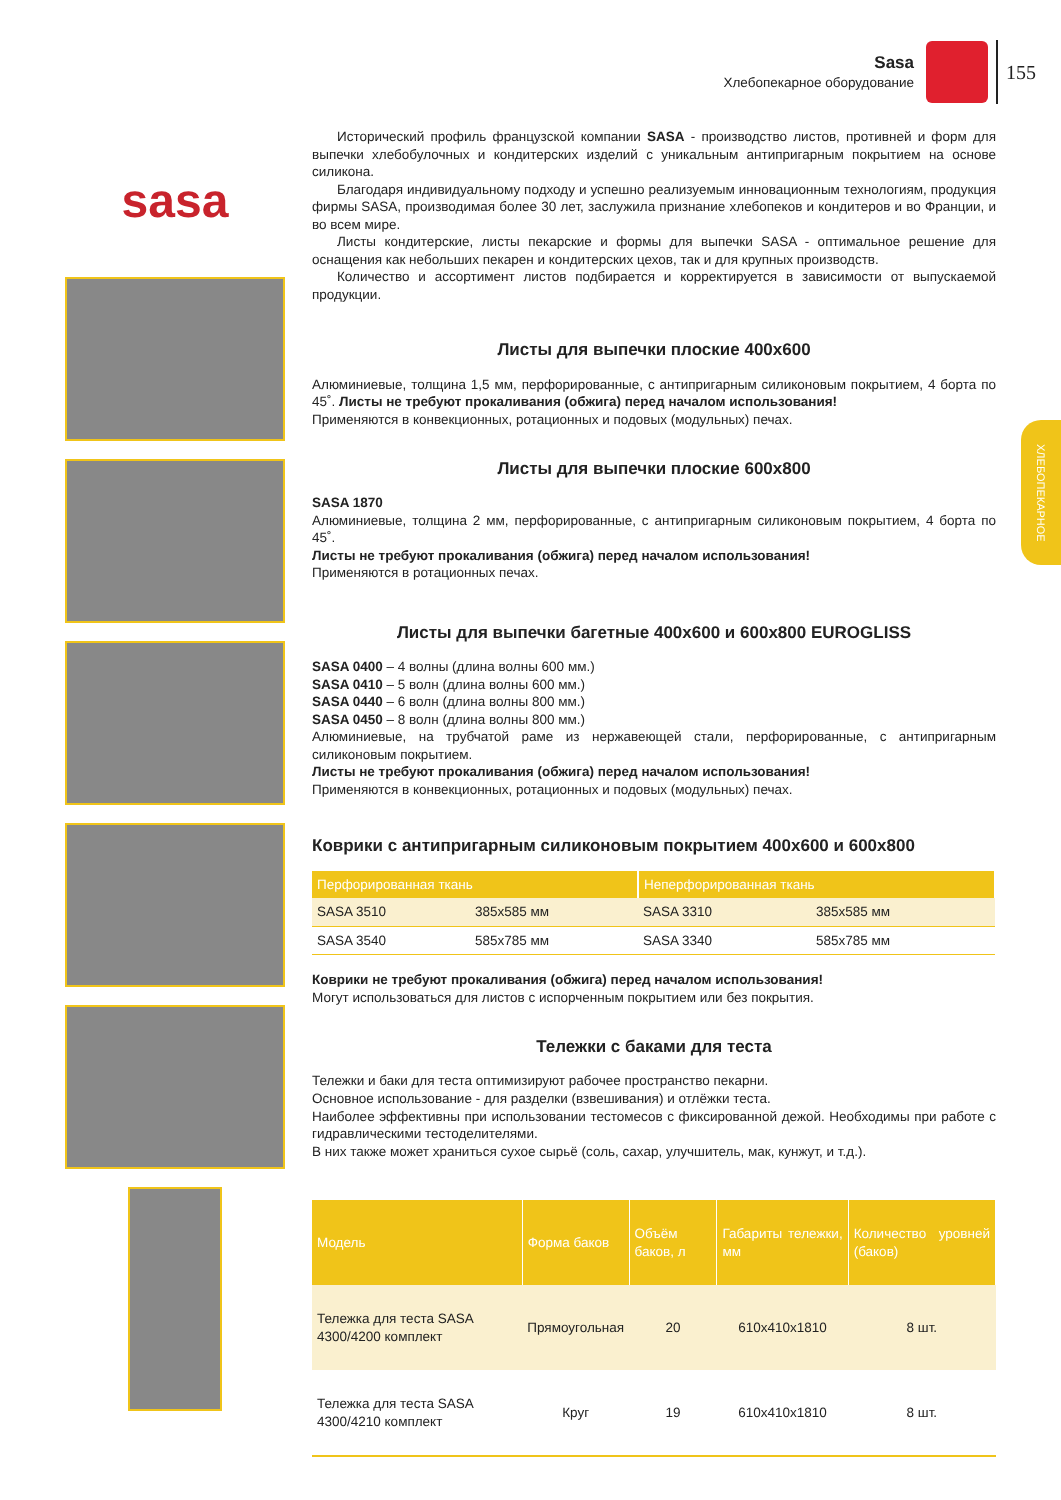Sasa
Хлебопекарное оборудование
155
ХЛЕБОПЕКАРНОЕ
sasa
Исторический профиль французской компании SASA - производство листов, противней и форм для выпечки хлебобулочных и кондитерских изделий с уникальным антипригарным покрытием на основе силикона.
Благодаря индивидуальному подходу и успешно реализуемым инновационным технологиям, продукция фирмы SASA, производимая более 30 лет, заслужила признание хлебопеков и кондитеров и во Франции, и во всем мире.
Листы кондитерские, листы пекарские и формы для выпечки SASA - оптимальное решение для оснащения как небольших пекарен и кондитерских цехов, так и для крупных производств.
Количество и ассортимент листов подбирается и корректируется в зависимости от выпускаемой продукции.
Листы для выпечки плоские 400x600
Алюминиевые, толщина 1,5 мм, перфорированные, с антипригарным силиконовым покрытием, 4 борта по 45˚. Листы не требуют прокаливания (обжига) перед началом использования!
Применяются в конвекционных, ротационных и подовых (модульных) печах.
Листы для выпечки плоские 600x800
SASA 1870
Алюминиевые, толщина 2 мм, перфорированные, с антипригарным силиконовым покрытием, 4 борта по 45˚.
Листы не требуют прокаливания (обжига) перед началом использования!
Применяются в ротационных печах.
Листы для выпечки багетные 400x600 и 600x800 EUROGLISS
SASA 0400 – 4 волны (длина волны 600 мм.)
SASA 0410 – 5 волн (длина волны 600 мм.)
SASA 0440 – 6 волн (длина волны 800 мм.)
SASA 0450 – 8 волн (длина волны 800 мм.)
Алюминиевые, на трубчатой раме из нержавеющей стали, перфорированные, с антипригарным силиконовым покрытием.
Листы не требуют прокаливания (обжига) перед началом использования!
Применяются в конвекционных, ротационных и подовых (модульных) печах.
Коврики с антипригарным силиконовым покрытием 400x600 и 600x800
| Перфорированная ткань | | Неперфорированная ткань | |
| --- | --- | --- | --- |
| SASA 3510 | 385x585 мм | SASA 3310 | 385x585 мм |
| SASA 3540 | 585x785 мм | SASA 3340 | 585x785 мм |
Коврики не требуют прокаливания (обжига) перед началом использования!
Могут использоваться для листов с испорченным покрытием или без покрытия.
Тележки с баками для теста
Тележки и баки для теста оптимизируют рабочее пространство пекарни.
Основное использование - для разделки (взвешивания) и отлёжки теста.
Наиболее эффективны при использовании тестомесов с фиксированной дежой. Необходимы при работе с гидравлическими тестоделителями.
В них также может храниться сухое сырьё (соль, сахар, улучшитель, мак, кунжут, и т.д.).
| Модель | Форма баков | Объём баков, л | Габариты тележки, мм | Количество уровней (баков) |
| --- | --- | --- | --- | --- |
| Тележка для теста SASA 4300/4200 комплект | Прямоугольная | 20 | 610x410x1810 | 8 шт. |
| Тележка для теста SASA 4300/4210 комплект | Круг | 19 | 610x410x1810 | 8 шт. |